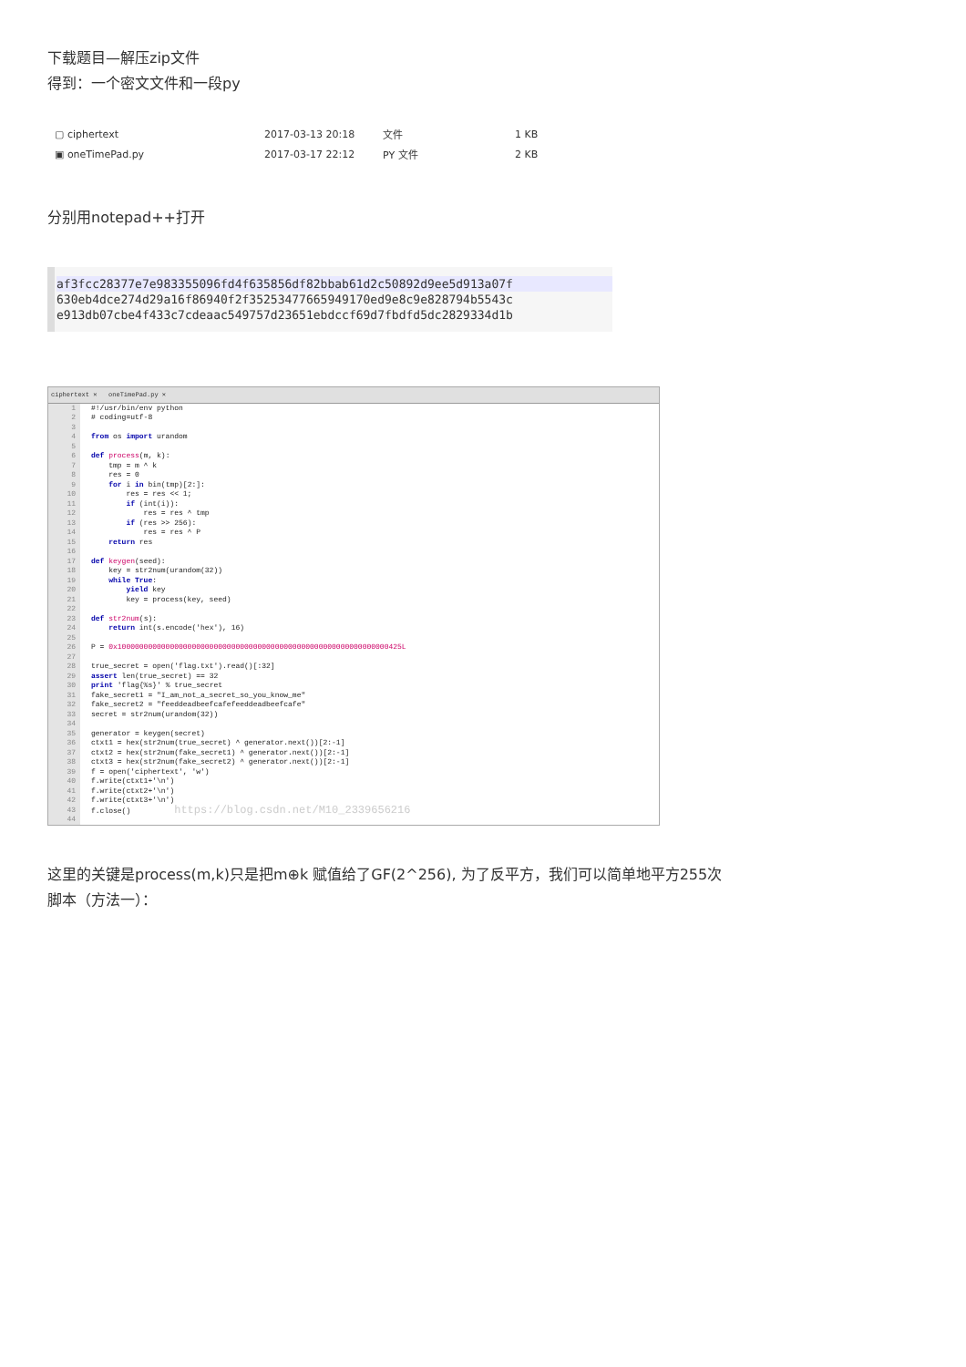下载题目—解压zip文件
得到：一个密文文件和一段py
| ▢ ciphertext | 2017-03-13 20:18 | 文件 | 1 KB |
| ▣ oneTimePad.py | 2017-03-17 22:12 | PY 文件 | 2 KB |
分别用notepad++打开
af3fcc28377e7e983355096fd4f635856df82bbab61d2c50892d9ee5d913a07f
630eb4dce274d29a16f86940f2f35253477665949170ed9e8c9e828794b5543c
e913db07cbe4f433c7cdeaac549757d23651ebdccf69d7fbdfd5dc2829334d1b
ciphertext ✕ oneTimePad.py ✕
1
2
3
4
5
6
7
8
9
10
11
12
13
14
15
16
17
18
19
20
21
22
23
24
25
26
27
28
29
30
31
32
33
34
35
36
37
38
39
40
41
42
43
44
#!/usr/bin/env python # coding=utf-8 from os import urandom def process(m, k): tmp = m ^ k res = 0 for i in bin(tmp)[2:]: res = res << 1; if (int(i)): res = res ^ tmp if (res >> 256): res = res ^ P return res def keygen(seed): key = str2num(urandom(32)) while True: yield key key = process(key, seed) def str2num(s): return int(s.encode('hex'), 16) P = 0x10000000000000000000000000000000000000000000000000000000000000425L true_secret = open('flag.txt').read()[:32] assert len(true_secret) == 32 print 'flag{%s}' % true_secret fake_secret1 = "I_am_not_a_secret_so_you_know_me" fake_secret2 = "feeddeadbeefcafefeeddeadbeefcafe" secret = str2num(urandom(32)) generator = keygen(secret) ctxt1 = hex(str2num(true_secret) ^ generator.next())[2:-1] ctxt2 = hex(str2num(fake_secret1) ^ generator.next())[2:-1] ctxt3 = hex(str2num(fake_secret2) ^ generator.next())[2:-1] f = open('ciphertext', 'w') f.write(ctxt1+'\n') f.write(ctxt2+'\n') f.write(ctxt3+'\n') f.close() https://blog.csdn.net/M10_2339656216
这里的关键是process(m,k)只是把m⊕k 赋值给了GF(2^256), 为了反平方，我们可以简单地平方255次
脚本（方法一）：